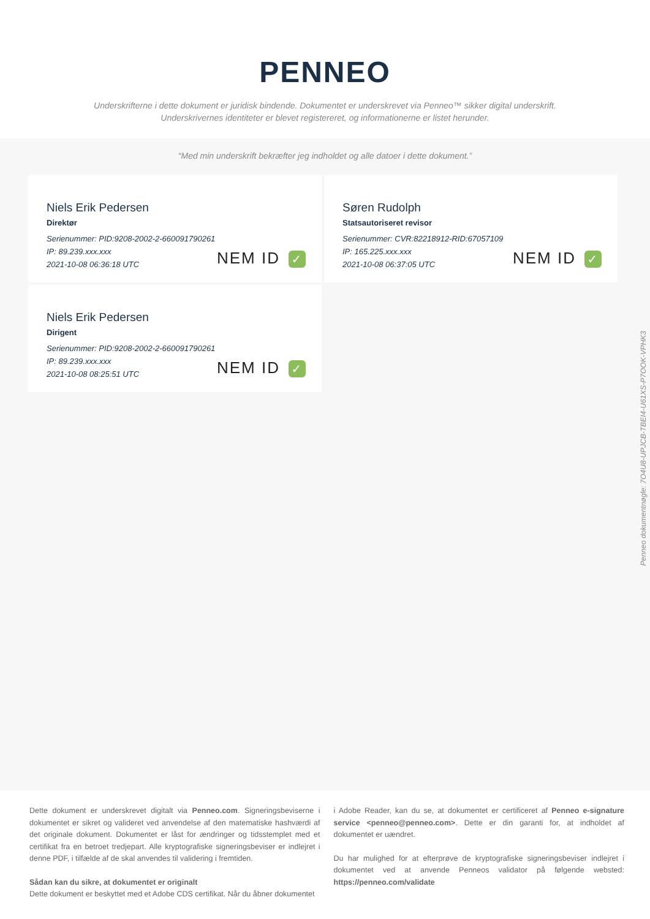PENNEO
Underskrifterne i dette dokument er juridisk bindende. Dokumentet er underskrevet via Penneo™ sikker digital underskrift.
Underskrivernes identiteter er blevet registereret, og informationerne er listet herunder.
“Med min underskrift bekræfter jeg indholdet og alle datoer i dette dokument.”
Niels Erik Pedersen
Direktør
Serienummer: PID:9208-2002-2-660091790261
IP: 89.239.xxx.xxx
2021-10-08 06:36:18 UTC
NEM ID ✓
Søren Rudolph
Statsautoriseret revisor
Serienummer: CVR:82218912-RID:67057109
IP: 165.225.xxx.xxx
2021-10-08 06:37:05 UTC
NEM ID ✓
Niels Erik Pedersen
Dirigent
Serienummer: PID:9208-2002-2-660091790261
IP: 89.239.xxx.xxx
2021-10-08 08:25:51 UTC
NEM ID ✓
Penneo dokumentnøgle: 7O4U8-UPJCB-TBEI4-U61XS-P7OOK-VPHK3
Dette dokument er underskrevet digitalt via Penneo.com. Signeringsbeviserne i dokumentet er sikret og valideret ved anvendelse af den matematiske hashværdi af det originale dokument. Dokumentet er låst for ændringer og tidsstemplet med et certifikat fra en betroet tredjepart. Alle kryptografiske signeringsbeviser er indlejret i denne PDF, i tilfælde af de skal anvendes til validering i fremtiden.
Sådan kan du sikre, at dokumentet er originalt
Dette dokument er beskyttet med et Adobe CDS certifikat. Når du åbner dokumentet
i Adobe Reader, kan du se, at dokumentet er certificeret af Penneo e-signature service <penneo@penneo.com>. Dette er din garanti for, at indholdet af dokumentet er uændret.
Du har mulighed for at efterprøve de kryptografiske signeringsbeviser indlejret i dokumentet ved at anvende Penneos validator på følgende websted: https://penneo.com/validate